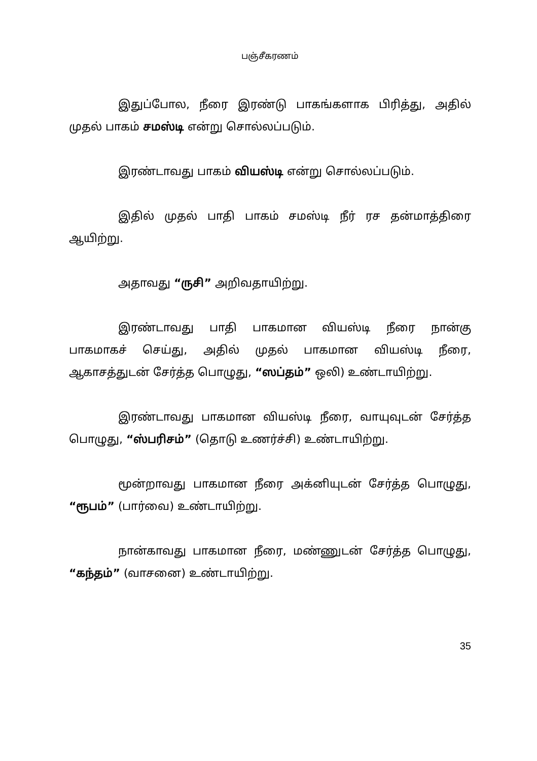பஞ்சீகரணம்
இதுப்போல, நீரை இரண்டு பாகங்களாக பிரித்து, அதில் முதல் பாகம் சமஸ்டி என்று சொல்லப்படும்.
இரண்டாவது பாகம் வியஸ்டி என்று சொல்லப்படும்.
இதில் முதல் பாதி பாகம் சமஸ்டி நீர் ரச தன்மாத்திரை ஆயிற்று.
அதாவது “ருசி” அறிவதாயிற்று.
இரண்டாவது பாதி பாகமான வியஸ்டி நீரை நான்கு பாகமாகச் செய்து, அதில் முதல் பாகமான வியஸ்டி நீரை, ஆகாசத்துடன் சேர்த்த பொழுது, “ஸப்தம்” ஒலி) உண்டாயிற்று.
இரண்டாவது பாகமான வியஸ்டி நீரை, வாயுவுடன் சேர்த்த பொழுது, “ஸ்பரிசம்” (தொடு உணர்ச்சி) உண்டாயிற்று.
மூன்றாவது பாகமான நீரை அக்னியுடன் சேர்த்த பொழுது, “ரூபம்” (பார்வை) உண்டாயிற்று.
நான்காவது பாகமான நீரை, மண்ணுடன் சேர்த்த பொழுது, “கந்தம்” (வாசனை) உண்டாயிற்று.
35